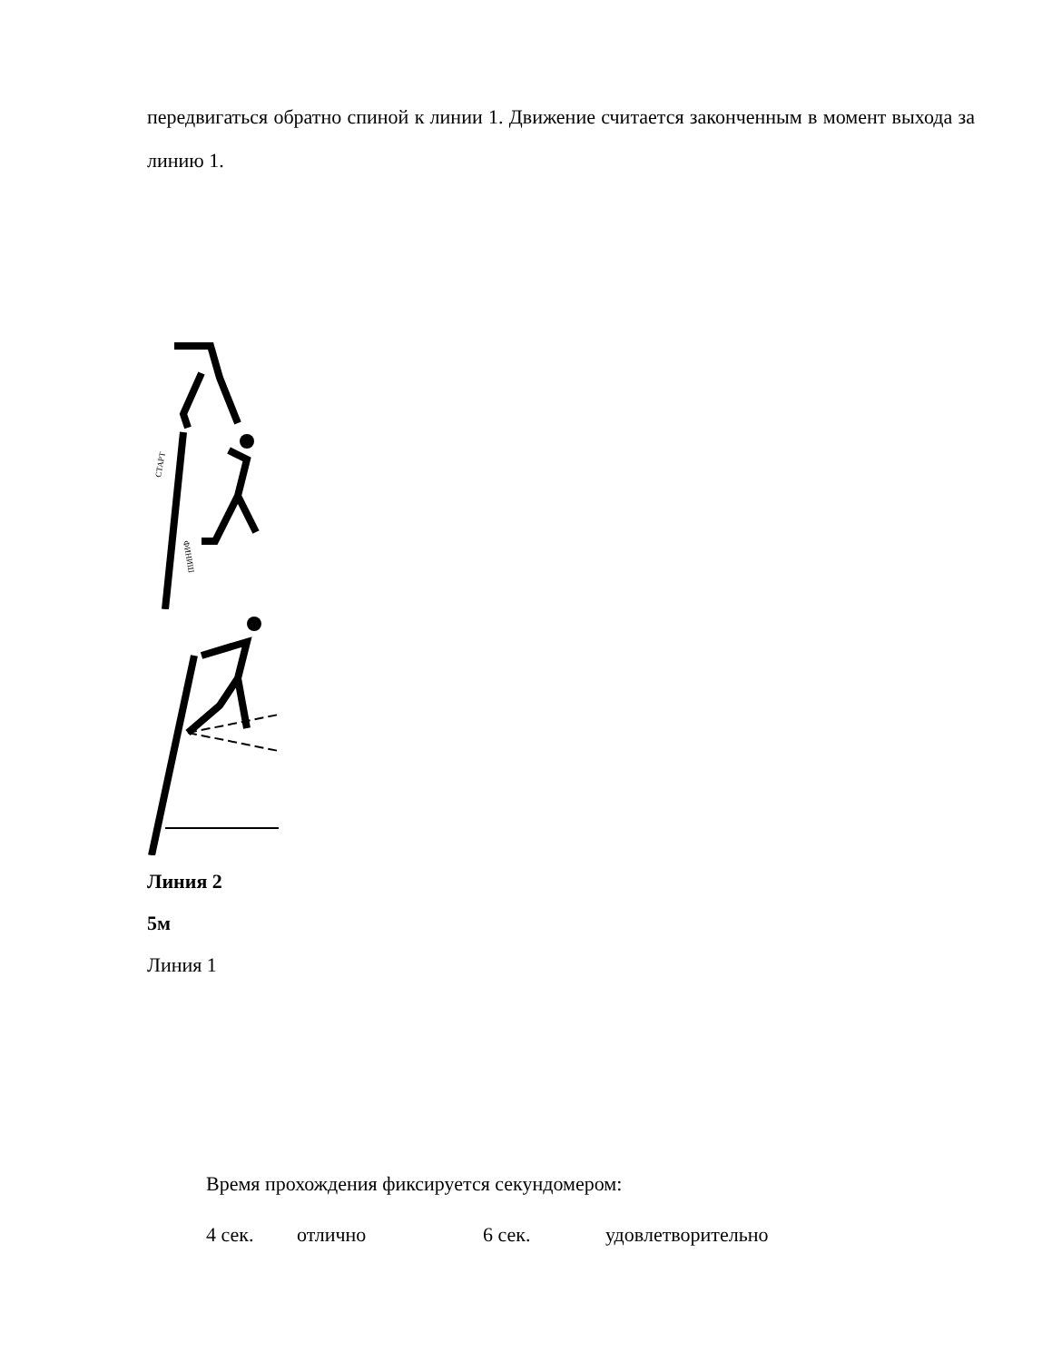передвигаться обратно спиной к линии 1. Движение считается законченным в момент выхода за линию 1.
СТАРТ
ФИНИШ
Линия 2
5м
Линия 1
Время прохождения фиксируется секундомером:
4 сек. отлично 6 сек. удовлетворительно